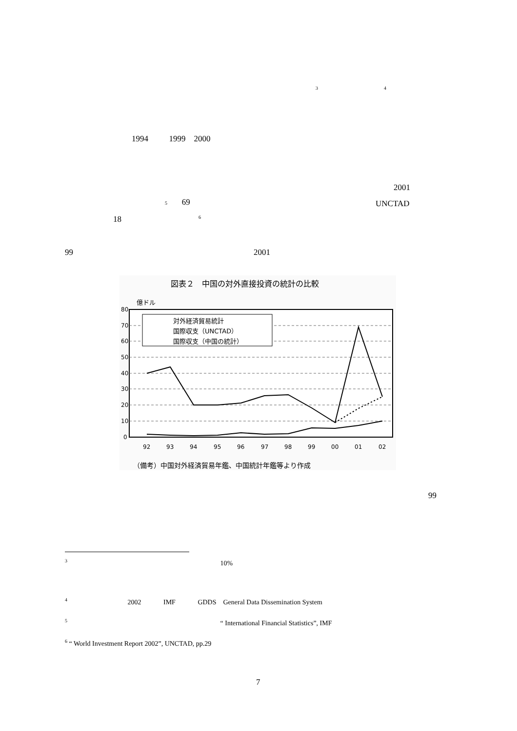3 4
1994 1999 2000
2001
5 69 UNCTAD
18 6
99 2001
図表２　中国の対外直接投資の統計の比較
億ドル
80
70
60
50
40
30
20
10
0
92
93
94
95
96
97
98
99
00
01
02
対外経済貿易統計
国際収支（UNCTAD）
国際収支（中国の統計）
（備考）中国対外経済貿易年鑑、中国統計年鑑等より作成
99
<sup>3</sup> 10%
<sup>4</sup> 2002 IMF GDDS General Data Dissemination System
<sup>5</sup> “ International Financial Statistics”, IMF
<sup>6</sup> “ World Investment Report 2002”, UNCTAD, pp.29
7